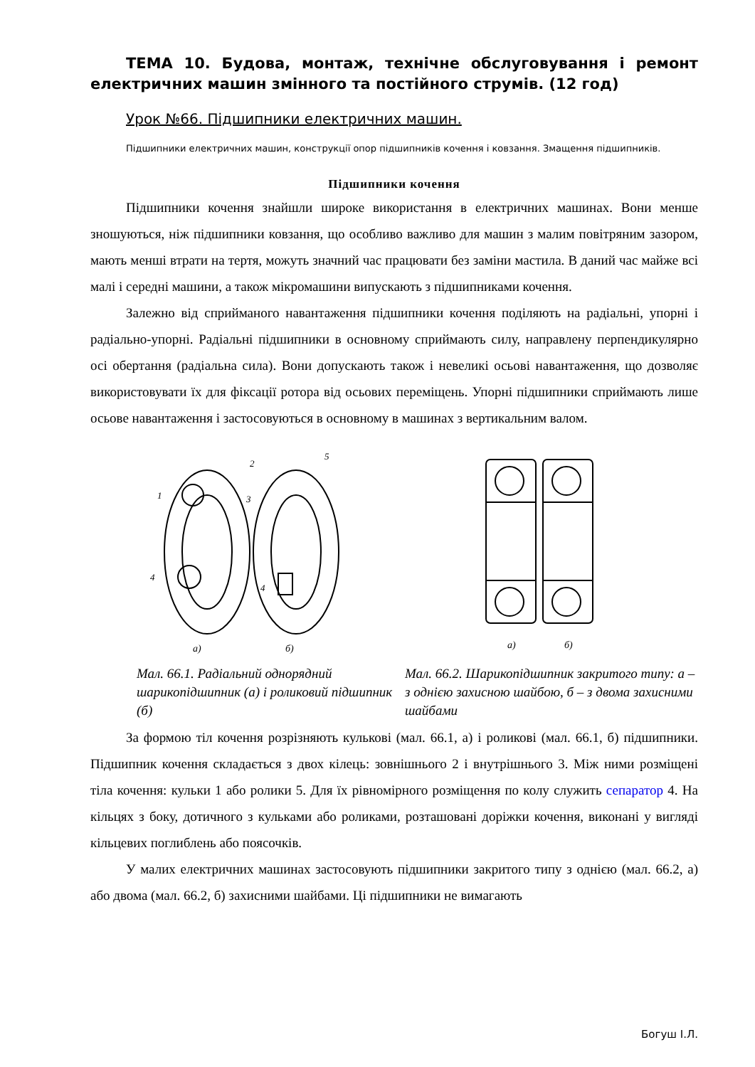ТЕМА 10. Будова, монтаж, технічне обслуговування і ремонт електричних машин змінного та постійного струмів. (12 год)
Урок №66. Підшипники електричних машин.
Підшипники електричних машин, конструкції опор підшипників кочення і ковзання. Змащення підшипників.
Підшипники кочення
Підшипники кочення знайшли широке використання в електричних машинах. Вони менше зношуються, ніж підшипники ковзання, що особливо важливо для машин з малим повітряним зазором, мають менші втрати на тертя, можуть значний час працювати без заміни мастила. В даний час майже всі малі і середні машини, а також мікромашини випускають з підшипниками кочення.
Залежно від сприйманого навантаження підшипники кочення поділяють на радіальні, упорні і радіально-упорні. Радіальні підшипники в основному сприймають силу, направлену перпендикулярно осі обертання (радіальна сила). Вони допускають також і невеликі осьові навантаження, що дозволяє використовувати їх для фіксації ротора від осьових переміщень. Упорні підшипники сприймають лише осьове навантаження і застосовуються в основному в машинах з вертикальним валом.
1
2
3
4
4
5
а)
б)
Мал. 66.1. Радіальний однорядний шарикопідшипник (а) і роликовий підшипник (б)
а)
б)
Мал. 66.2. Шарикопідшипник закритого типу: а – з однією захисною шайбою, б – з двома захисними шайбами
За формою тіл кочення розрізняють кулькові (мал. 66.1, а) і роликові (мал. 66.1, б) підшипники. Підшипник кочення складається з двох кілець: зовнішнього 2 і внутрішнього 3. Між ними розміщені тіла кочення: кульки 1 або ролики 5. Для їх рівномірного розміщення по колу служить сепаратор 4. На кільцях з боку, дотичного з кульками або роликами, розташовані доріжки кочення, виконані у вигляді кільцевих поглиблень або поясочків.
У малих електричних машинах застосовують підшипники закритого типу з однією (мал. 66.2, а) або двома (мал. 66.2, б) захисними шайбами. Ці підшипники не вимагають
Богуш І.Л.